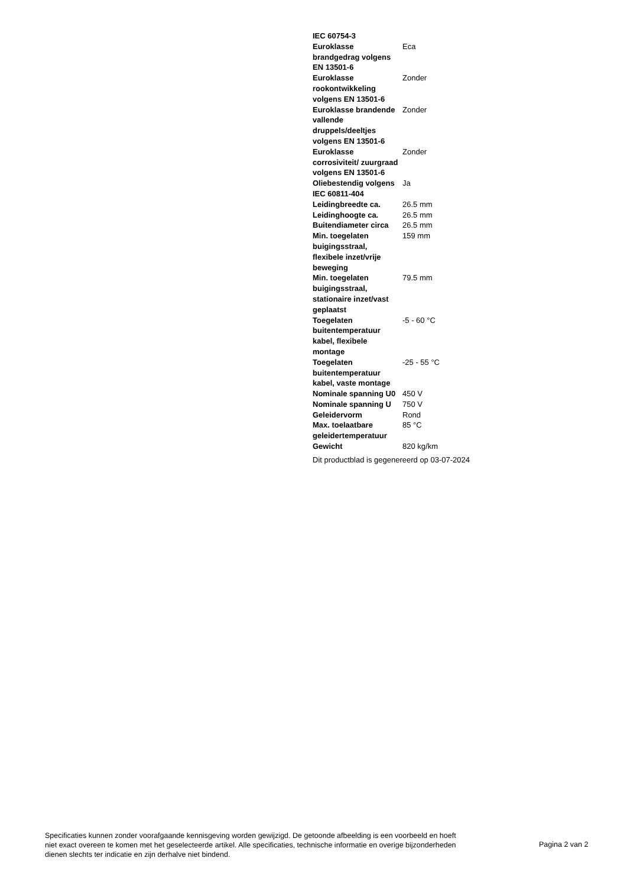| IEC 60754-3 | |
| Euroklasse brandgedrag volgens EN 13501-6 | Eca |
| Euroklasse rookontwikkeling volgens EN 13501-6 | Zonder |
| Euroklasse brandende vallende druppels/deeltjes volgens EN 13501-6 | Zonder |
| Euroklasse corrosiviteit/ zuurgraad volgens EN 13501-6 | Zonder |
| Oliebestendig volgens IEC 60811-404 | Ja |
| Leidingbreedte ca. | 26.5 mm |
| Leidinghoogte ca. | 26.5 mm |
| Buitendiameter circa | 26.5 mm |
| Min. toegelaten buigingsstraal, flexibele inzet/vrije beweging | 159 mm |
| Min. toegelaten buigingsstraal, stationaire inzet/vast geplaatst | 79.5 mm |
| Toegelaten buitentemperatuur kabel, flexibele montage | -5 - 60 °C |
| Toegelaten buitentemperatuur kabel, vaste montage | -25 - 55 °C |
| Nominale spanning U0 | 450 V |
| Nominale spanning U | 750 V |
| Geleidervorm | Rond |
| Max. toelaatbare geleidertemperatuur | 85 °C |
| Gewicht | 820 kg/km |
Dit productblad is gegenereerd op 03-07-2024
Specificaties kunnen zonder voorafgaande kennisgeving worden gewijzigd. De getoonde afbeelding is een voorbeeld en hoeft niet exact overeen te komen met het geselecteerde artikel. Alle specificaties, technische informatie en overige bijzonderheden dienen slechts ter indicatie en zijn derhalve niet bindend.
Pagina 2 van 2